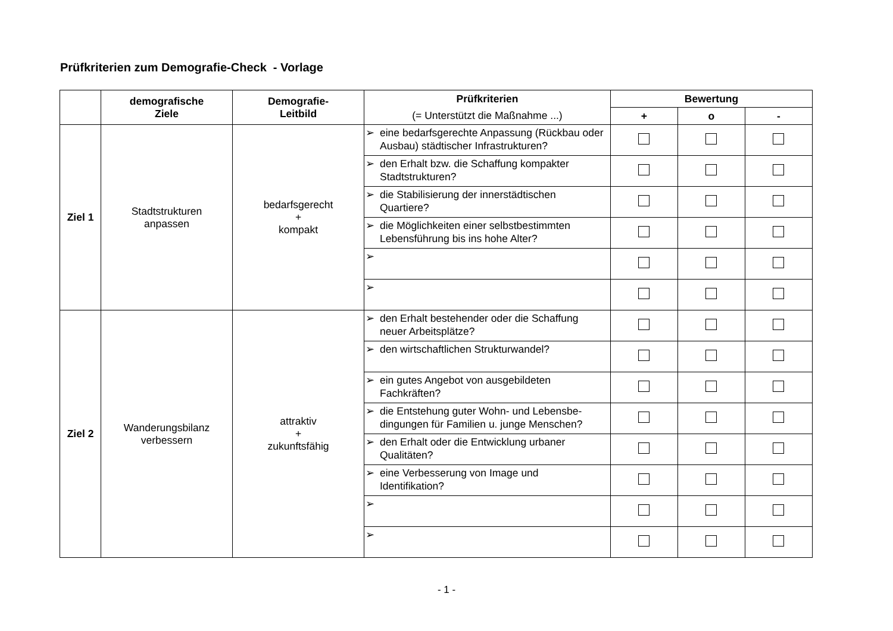Prüfkriterien zum Demografie-Check - Vorlage
| | demografische Ziele | Demografie- Leitbild | Prüfkriterien | Bewertung | | |
| --- | --- | --- | --- | --- | --- | --- |
| | | | (= Unterstützt die Maßnahme ...) | + | o | - |
| Ziel 1 | Stadtstrukturen anpassen | bedarfsgerecht + kompakt | ➢ eine bedarfsgerechte Anpassung (Rückbau oder Ausbau) städtischer Infrastrukturen? | | | |
| | | | ➢ den Erhalt bzw. die Schaffung kompakter Stadtstrukturen? | | | |
| | | | ➢ die Stabilisierung der innerstädtischen Quartiere? | | | |
| | | | ➢ die Möglichkeiten einer selbstbestimmten Lebensführung bis ins hohe Alter? | | | |
| | | | ➢ | | | |
| | | | ➢ | | | |
| Ziel 2 | Wanderungsbilanz verbessern | attraktiv + zukunftsfähig | ➢ den Erhalt bestehender oder die Schaffung neuer Arbeitsplätze? | | | |
| | | | ➢ den wirtschaftlichen Strukturwandel? | | | |
| | | | ➢ ein gutes Angebot von ausgebildeten Fachkräften? | | | |
| | | | ➢ die Entstehung guter Wohn- und Lebensbe-dingungen für Familien u. junge Menschen? | | | |
| | | | ➢ den Erhalt oder die Entwicklung urbaner Qualitäten? | | | |
| | | | ➢ eine Verbesserung von Image und Identifikation? | | | |
| | | | ➢ | | | |
| | | | ➢ | | | |
- 1 -